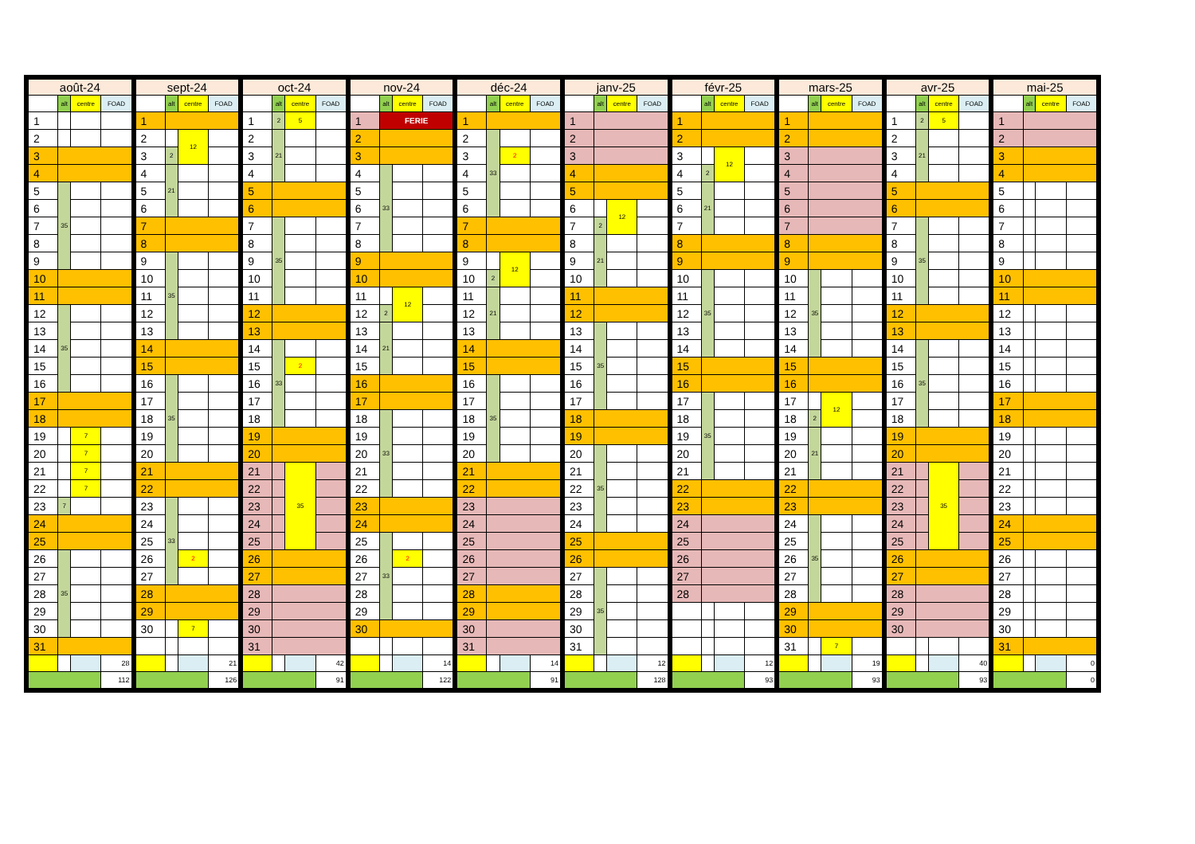| août-24 | | | |
| --- | --- | --- | --- |
| | alt | centre | FOAD |
| 1 | | | |
| 2 | | | |
| 3 | | | |
| 4 | | | |
| 5 | 35 | | |
| 6 | | | |
| 7 | | | |
| 8 | | | |
| 9 | | | |
| 10 | | | |
| 11 | | | |
| 12 | 35 | | |
| 13 | | | |
| 14 | | | |
| 15 | | | |
| 16 | | | |
| 17 | | | |
| 18 | | | |
| 19 | | 7 | |
| 20 | | 7 | |
| 21 | | 7 | |
| 22 | | 7 | |
| 23 | 7 | | |
| 24 | | | |
| 25 | | | |
| 26 | 35 | | |
| 27 | | | |
| 28 | | | |
| 29 | | | |
| 30 | | | |
| 31 | | | |
| | | | 28 |
| | | | 112 |
| sept-24 | | | |
| --- | --- | --- | --- |
| | alt | centre | FOAD |
| 1 | | | |
| 2 | | 12 | |
| 3 | 2 | | |
| 4 | 21 | | |
| 5 | | | |
| 6 | | | |
| 7 | | | |
| 8 | | | |
| 9 | 35 | | |
| 10 | | | |
| 11 | | | |
| 12 | | | |
| 13 | | | |
| 14 | | | |
| 15 | | | |
| 16 | 35 | | |
| 17 | | | |
| 18 | | | |
| 19 | | | |
| 20 | | | |
| 21 | | | |
| 22 | | | |
| 23 | 33 | | |
| 24 | | | |
| 25 | | | |
| 26 | | 2 | |
| 27 | | | |
| 28 | | | |
| 29 | | | |
| 30 | | 7 | |
| | | | 21 |
| | | | 126 |
| oct-24 | | | |
| --- | --- | --- | --- |
| | alt | centre | FOAD |
| 1 | 2 | 5 | |
| 2 | 21 | | |
| 3 | | | |
| 4 | | | |
| 5 | | | |
| 6 | | | |
| 7 | 35 | | |
| 8 | | | |
| 9 | | | |
| 10 | | | |
| 11 | | | |
| 12 | | | |
| 13 | | | |
| 14 | 33 | | |
| 15 | | 2 | |
| 16 | | | |
| 17 | | | |
| 18 | | | |
| 19 | | | |
| 20 | | | |
| 21 | | 35 | |
| 22 | | | |
| 23 | | | |
| 24 | | | |
| 25 | | | |
| 26 | | | |
| 27 | | | |
| 28 | | | |
| 29 | | | |
| 30 | | | |
| 31 | | | |
| | | | 42 |
| | | | 91 |
| nov-24 | | | |
| --- | --- | --- | --- |
| | alt | centre | FOAD |
| 1 | FERIE | | |
| 2 | | | |
| 3 | | | |
| 4 | 33 | | |
| 5 | | | |
| 6 | | | |
| 7 | | | |
| 8 | | | |
| 9 | | | |
| 10 | | | |
| 11 | | 12 | |
| 12 | 2 | | |
| 13 | 21 | | |
| 14 | | | |
| 15 | | | |
| 16 | | | |
| 17 | | | |
| 18 | 33 | | |
| 19 | | | |
| 20 | | | |
| 21 | | | |
| 22 | | | |
| 23 | | | |
| 24 | | | |
| 25 | 33 | | |
| 26 | | 2 | |
| 27 | | | |
| 28 | | | |
| 29 | | | |
| 30 | | | |
| | | | 14 |
| | | | 122 |
| déc-24 | | | |
| --- | --- | --- | --- |
| | alt | centre | FOAD |
| 1 | | | |
| 2 | 33 | | |
| 3 | | 2 | |
| 4 | | | |
| 5 | | | |
| 6 | | | |
| 7 | | | |
| 8 | | | |
| 9 | | 12 | |
| 10 | 2 | | |
| 11 | 21 | | |
| 12 | | | |
| 13 | | | |
| 14 | | | |
| 15 | | | |
| 16 | 35 | | |
| 17 | | | |
| 18 | | | |
| 19 | | | |
| 20 | | | |
| 21 | | | |
| 22 | | | |
| 23 | | | |
| 24 | | | |
| 25 | | | |
| 26 | | | |
| 27 | | | |
| 28 | | | |
| 29 | | | |
| 30 | | | |
| 31 | | | |
| | | | 14 |
| | | | 91 |
| janv-25 | | | |
| --- | --- | --- | --- |
| | alt | centre | FOAD |
| 1 | | | |
| 2 | | | |
| 3 | | | |
| 4 | | | |
| 5 | | | |
| 6 | | 12 | |
| 7 | 2 | | |
| 8 | 21 | | |
| 9 | | | |
| 10 | | | |
| 11 | | | |
| 12 | | | |
| 13 | 35 | | |
| 14 | | | |
| 15 | | | |
| 16 | | | |
| 17 | | | |
| 18 | | | |
| 19 | | | |
| 20 | 35 | | |
| 21 | | | |
| 22 | | | |
| 23 | | | |
| 24 | | | |
| 25 | | | |
| 26 | | | |
| 27 | 35 | | |
| 28 | | | |
| 29 | | | |
| 30 | | | |
| 31 | | | |
| | | | 12 |
| | | | 128 |
| févr-25 | | | |
| --- | --- | --- | --- |
| | alt | centre | FOAD |
| 1 | | | |
| 2 | | | |
| 3 | | 12 | |
| 4 | 2 | | |
| 5 | 21 | | |
| 6 | | | |
| 7 | | | |
| 8 | | | |
| 9 | | | |
| 10 | 35 | | |
| 11 | | | |
| 12 | | | |
| 13 | | | |
| 14 | | | |
| 15 | | | |
| 16 | | | |
| 17 | 35 | | |
| 18 | | | |
| 19 | | | |
| 20 | | | |
| 21 | | | |
| 22 | | | |
| 23 | | | |
| 24 | | | |
| 25 | | | |
| 26 | | | |
| 27 | | | |
| 28 | | | |
| | | | 12 |
| | | | 93 |
| mars-25 | | | |
| --- | --- | --- | --- |
| | alt | centre | FOAD |
| 1 | | | |
| 2 | | | |
| 3 | | | |
| 4 | | | |
| 5 | | | |
| 6 | | | |
| 7 | | | |
| 8 | | | |
| 9 | | | |
| 10 | 35 | | |
| 11 | | | |
| 12 | | | |
| 13 | | | |
| 14 | | | |
| 15 | | | |
| 16 | | | |
| 17 | | 12 | |
| 18 | 2 | | |
| 19 | 21 | | |
| 20 | | | |
| 21 | | | |
| 22 | | | |
| 23 | | | |
| 24 | 35 | | |
| 25 | | | |
| 26 | | | |
| 27 | | | |
| 28 | | | |
| 29 | | | |
| 30 | | | |
| 31 | | 7 | |
| | | | 19 |
| | | | 93 |
| avr-25 | | | |
| --- | --- | --- | --- |
| | alt | centre | FOAD |
| 1 | 2 | 5 | |
| 2 | 21 | | |
| 3 | | | |
| 4 | | | |
| 5 | | | |
| 6 | | | |
| 7 | 35 | | |
| 8 | | | |
| 9 | | | |
| 10 | | | |
| 11 | | | |
| 12 | | | |
| 13 | | | |
| 14 | 35 | | |
| 15 | | | |
| 16 | | | |
| 17 | | | |
| 18 | | | |
| 19 | | | |
| 20 | | | |
| 21 | | 35 | |
| 22 | | | |
| 23 | | | |
| 24 | | | |
| 25 | | | |
| 26 | | | |
| 27 | | | |
| 28 | | | |
| 29 | | | |
| 30 | | | |
| | | | 40 |
| | | | 93 |
| mai-25 | | | |
| --- | --- | --- | --- |
| | alt | centre | FOAD |
| 1 | | | |
| 2 | | | |
| 3 | | | |
| 4 | | | |
| 5 | | | |
| 6 | | | |
| 7 | | | |
| 8 | | | |
| 9 | | | |
| 10 | | | |
| 11 | | | |
| 12 | | | |
| 13 | | | |
| 14 | | | |
| 15 | | | |
| 16 | | | |
| 17 | | | |
| 18 | | | |
| 19 | | | |
| 20 | | | |
| 21 | | | |
| 22 | | | |
| 23 | | | |
| 24 | | | |
| 25 | | | |
| 26 | | | |
| 27 | | | |
| 28 | | | |
| 29 | | | |
| 30 | | | |
| 31 | | | |
| | | | 0 |
| | | | 0 |